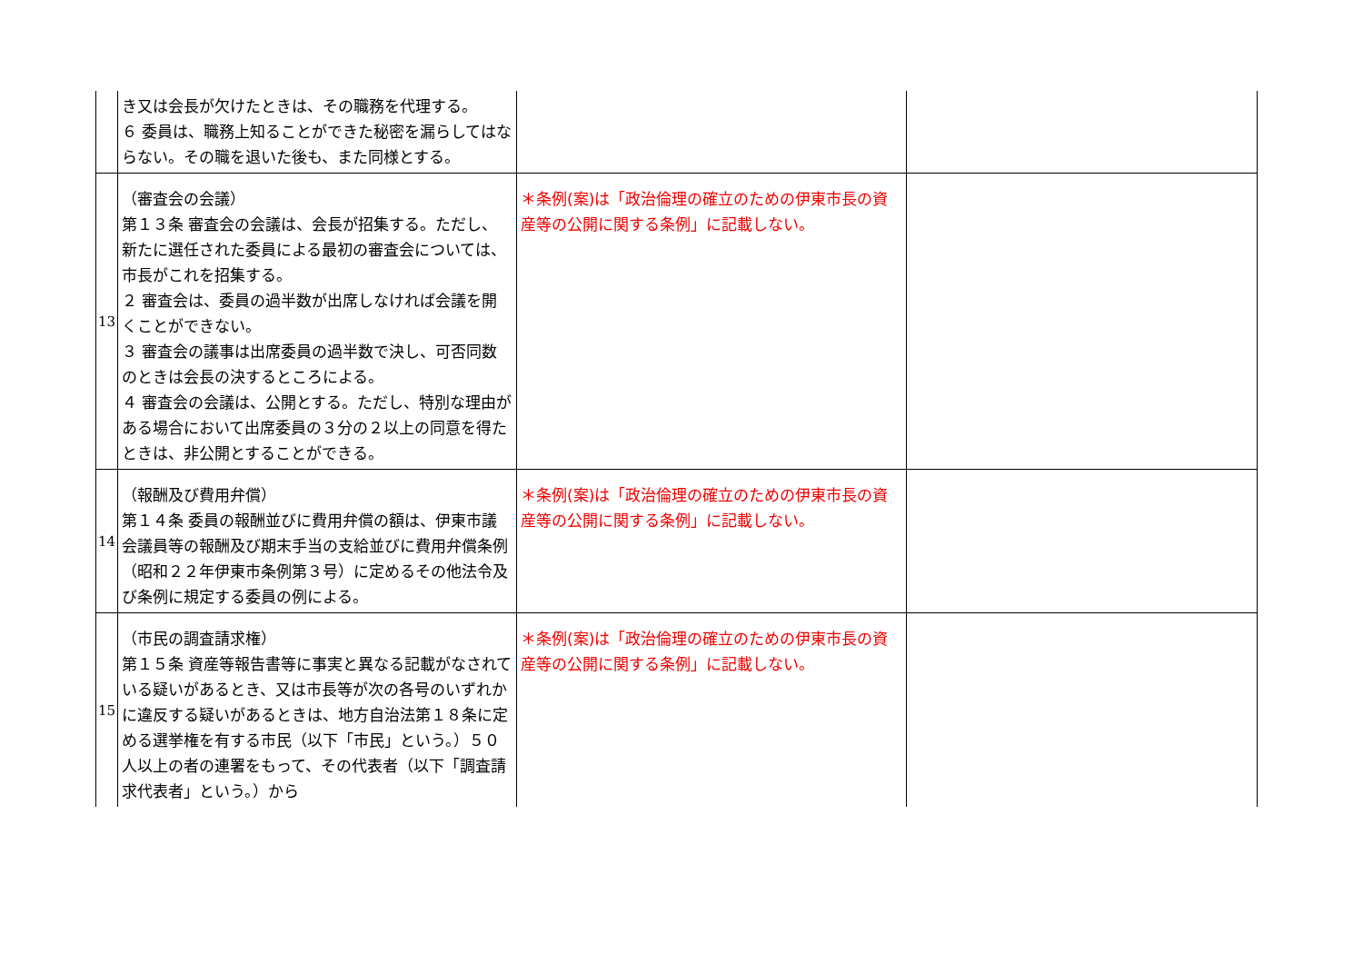| | き又は会長が欠けたときは、その職務を代理する。 ６ 委員は、職務上知ることができた秘密を漏らしてはならない。その職を退いた後も、また同様とする。 | | |
| 13 | （審査会の会議） 第１３条 審査会の会議は、会長が招集する。ただし、新たに選任された委員による最初の審査会については、市長がこれを招集する。 ２ 審査会は、委員の過半数が出席しなければ会議を開くことができない。 ３ 審査会の議事は出席委員の過半数で決し、可否同数のときは会長の決するところによる。 ４ 審査会の会議は、公開とする。ただし、特別な理由がある場合において出席委員の３分の２以上の同意を得たときは、非公開とすることができる。 | ＊条例(案)は「政治倫理の確立のための伊東市長の資産等の公開に関する条例」に記載しない。 | |
| 14 | （報酬及び費用弁償） 第１４条 委員の報酬並びに費用弁償の額は、伊東市議会議員等の報酬及び期末手当の支給並びに費用弁償条例（昭和２２年伊東市条例第３号）に定めるその他法令及び条例に規定する委員の例による。 | ＊条例(案)は「政治倫理の確立のための伊東市長の資産等の公開に関する条例」に記載しない。 | |
| 15 | （市民の調査請求権） 第１５条 資産等報告書等に事実と異なる記載がなされている疑いがあるとき、又は市長等が次の各号のいずれかに違反する疑いがあるときは、地方自治法第１８条に定める選挙権を有する市民（以下「市民」という。）５０人以上の者の連署をもって、その代表者（以下「調査請求代表者」という。）から | ＊条例(案)は「政治倫理の確立のための伊東市長の資産等の公開に関する条例」に記載しない。 | |